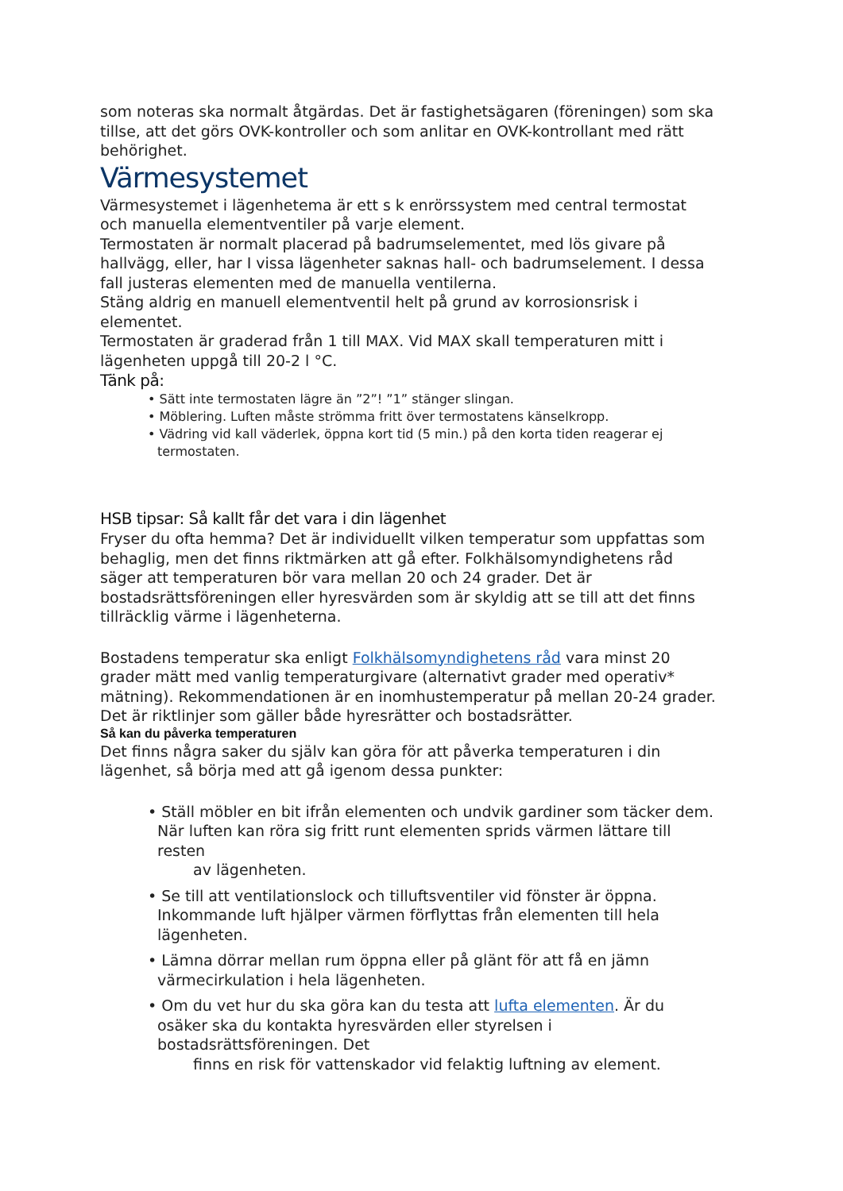som noteras ska normalt åtgärdas. Det är fastighetsägaren (föreningen) som ska tillse, att det görs OVK-kontroller och som anlitar en OVK-kontrollant med rätt behörighet.
Värmesystemet
Värmesystemet i lägenhetema är ett s k enrörssystem med central termostat och manuella elementventiler på varje element.
Termostaten är normalt placerad på badrumselementet, med lös givare på hallvägg, eller, har I vissa lägenheter saknas hall- och badrumselement. I dessa fall justeras elementen med de manuella ventilerna.
Stäng aldrig en manuell elementventil helt på grund av korrosionsrisk i elementet.
Termostaten är graderad från 1 till MAX. Vid MAX skall temperaturen mitt i lägenheten uppgå till 20-2 l °C.
Tänk på:
• Sätt inte termostaten lägre än ”2”! ”1” stänger slingan.
• Möblering. Luften måste strömma fritt över termostatens känselkropp.
• Vädring vid kall väderlek, öppna kort tid (5 min.) på den korta tiden reagerar ej termostaten.
HSB tipsar: Så kallt får det vara i din lägenhet
Fryser du ofta hemma? Det är individuellt vilken temperatur som uppfattas som behaglig, men det finns riktmärken att gå efter. Folkhälsomyndighetens råd säger att temperaturen bör vara mellan 20 och 24 grader. Det är bostadsrättsföreningen eller hyresvärden som är skyldig att se till att det finns tillräcklig värme i lägenheterna.
Bostadens temperatur ska enligt Folkhälsomyndighetens råd vara minst 20 grader mätt med vanlig temperaturgivare (alternativt grader med operativ* mätning). Rekommendationen är en inomhustemperatur på mellan 20-24 grader. Det är riktlinjer som gäller både hyresrätter och bostadsrätter.
Så kan du påverka temperaturen
Det finns några saker du själv kan göra för att påverka temperaturen i din lägenhet, så börja med att gå igenom dessa punkter:
• Ställ möbler en bit ifrån elementen och undvik gardiner som täcker dem. När luften kan röra sig fritt runt elementen sprids värmen lättare till resten
av lägenheten.
• Se till att ventilationslock och tilluftsventiler vid fönster är öppna. Inkommande luft hjälper värmen förflyttas från elementen till hela lägenheten.
• Lämna dörrar mellan rum öppna eller på glänt för att få en jämn värmecirkulation i hela lägenheten.
• Om du vet hur du ska göra kan du testa att lufta elementen. Är du osäker ska du kontakta hyresvärden eller styrelsen i bostadsrättsföreningen. Det
finns en risk för vattenskador vid felaktig luftning av element.